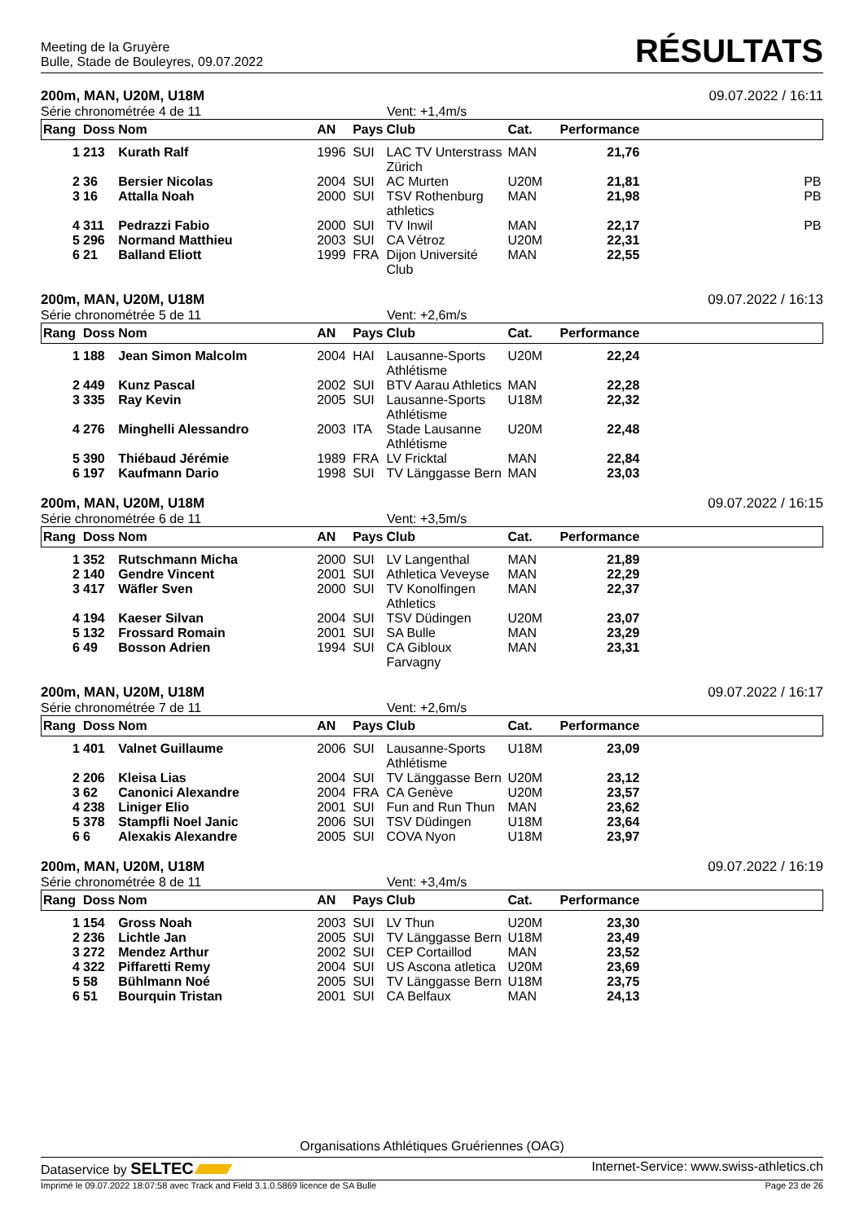Meeting de la Gruyère
Bulle, Stade de Bouleyres, 09.07.2022
RÉSULTATS
200m, MAN, U20M, U18M 09.07.2022 / 16:11
Série chronométrée 4 de 11 Vent: +1,4m/s
| Rang | Doss | Nom | AN | Pays | Club | Cat. | Performance | |
| --- | --- | --- | --- | --- | --- | --- | --- | --- |
| 1 | 213 | Kurath Ralf | 1996 | SUI | LAC TV Unterstrass Zürich | MAN | 21,76 | |
| 2 | 36 | Bersier Nicolas | 2004 | SUI | AC Murten | U20M | 21,81 | PB |
| 3 | 16 | Attalla Noah | 2000 | SUI | TSV Rothenburg athletics | MAN | 21,98 | PB |
| 4 | 311 | Pedrazzi Fabio | 2000 | SUI | TV Inwil | MAN | 22,17 | PB |
| 5 | 296 | Normand Matthieu | 2003 | SUI | CA Vétroz | U20M | 22,31 | |
| 6 | 21 | Balland Eliott | 1999 | FRA | Dijon Université Club | MAN | 22,55 | |
200m, MAN, U20M, U18M 09.07.2022 / 16:13
Série chronométrée 5 de 11 Vent: +2,6m/s
| Rang | Doss | Nom | AN | Pays | Club | Cat. | Performance | |
| --- | --- | --- | --- | --- | --- | --- | --- | --- |
| 1 | 188 | Jean Simon Malcolm | 2004 | HAI | Lausanne-Sports Athlétisme | U20M | 22,24 | |
| 2 | 449 | Kunz Pascal | 2002 | SUI | BTV Aarau Athletics | MAN | 22,28 | |
| 3 | 335 | Ray Kevin | 2005 | SUI | Lausanne-Sports Athlétisme | U18M | 22,32 | |
| 4 | 276 | Minghelli Alessandro | 2003 | ITA | Stade Lausanne Athlétisme | U20M | 22,48 | |
| 5 | 390 | Thiébaud Jérémie | 1989 | FRA | LV Fricktal | MAN | 22,84 | |
| 6 | 197 | Kaufmann Dario | 1998 | SUI | TV Länggasse Bern | MAN | 23,03 | |
200m, MAN, U20M, U18M 09.07.2022 / 16:15
Série chronométrée 6 de 11 Vent: +3,5m/s
| Rang | Doss | Nom | AN | Pays | Club | Cat. | Performance | |
| --- | --- | --- | --- | --- | --- | --- | --- | --- |
| 1 | 352 | Rutschmann Micha | 2000 | SUI | LV Langenthal | MAN | 21,89 | |
| 2 | 140 | Gendre Vincent | 2001 | SUI | Athletica Veveyse | MAN | 22,29 | |
| 3 | 417 | Wäfler Sven | 2000 | SUI | TV Konolfingen Athletics | MAN | 22,37 | |
| 4 | 194 | Kaeser Silvan | 2004 | SUI | TSV Düdingen | U20M | 23,07 | |
| 5 | 132 | Frossard Romain | 2001 | SUI | SA Bulle | MAN | 23,29 | |
| 6 | 49 | Bosson Adrien | 1994 | SUI | CA Gibloux Farvagny | MAN | 23,31 | |
200m, MAN, U20M, U18M 09.07.2022 / 16:17
Série chronométrée 7 de 11 Vent: +2,6m/s
| Rang | Doss | Nom | AN | Pays | Club | Cat. | Performance | |
| --- | --- | --- | --- | --- | --- | --- | --- | --- |
| 1 | 401 | Valnet Guillaume | 2006 | SUI | Lausanne-Sports Athlétisme | U18M | 23,09 | |
| 2 | 206 | Kleisa Lias | 2004 | SUI | TV Länggasse Bern | U20M | 23,12 | |
| 3 | 62 | Canonici Alexandre | 2004 | FRA | CA Genève | U20M | 23,57 | |
| 4 | 238 | Liniger Elio | 2001 | SUI | Fun and Run Thun | MAN | 23,62 | |
| 5 | 378 | Stampfli Noel Janic | 2006 | SUI | TSV Düdingen | U18M | 23,64 | |
| 6 | 6 | Alexakis Alexandre | 2005 | SUI | COVA Nyon | U18M | 23,97 | |
200m, MAN, U20M, U18M 09.07.2022 / 16:19
Série chronométrée 8 de 11 Vent: +3,4m/s
| Rang | Doss | Nom | AN | Pays | Club | Cat. | Performance | |
| --- | --- | --- | --- | --- | --- | --- | --- | --- |
| 1 | 154 | Gross Noah | 2003 | SUI | LV Thun | U20M | 23,30 | |
| 2 | 236 | Lichtle Jan | 2005 | SUI | TV Länggasse Bern | U18M | 23,49 | |
| 3 | 272 | Mendez Arthur | 2002 | SUI | CEP Cortaillod | MAN | 23,52 | |
| 4 | 322 | Piffaretti Remy | 2004 | SUI | US Ascona atletica | U20M | 23,69 | |
| 5 | 58 | Bühlmann Noé | 2005 | SUI | TV Länggasse Bern | U18M | 23,75 | |
| 6 | 51 | Bourquin Tristan | 2001 | SUI | CA Belfaux | MAN | 24,13 | |
Organisations Athlétiques Gruériennes (OAG)
Dataservice by SELTEC Internet-Service: www.swiss-athletics.ch
Imprimé le 09.07.2022 18:07:58 avec Track and Field 3.1.0.5869 licence de SA Bulle Page 23 de 26